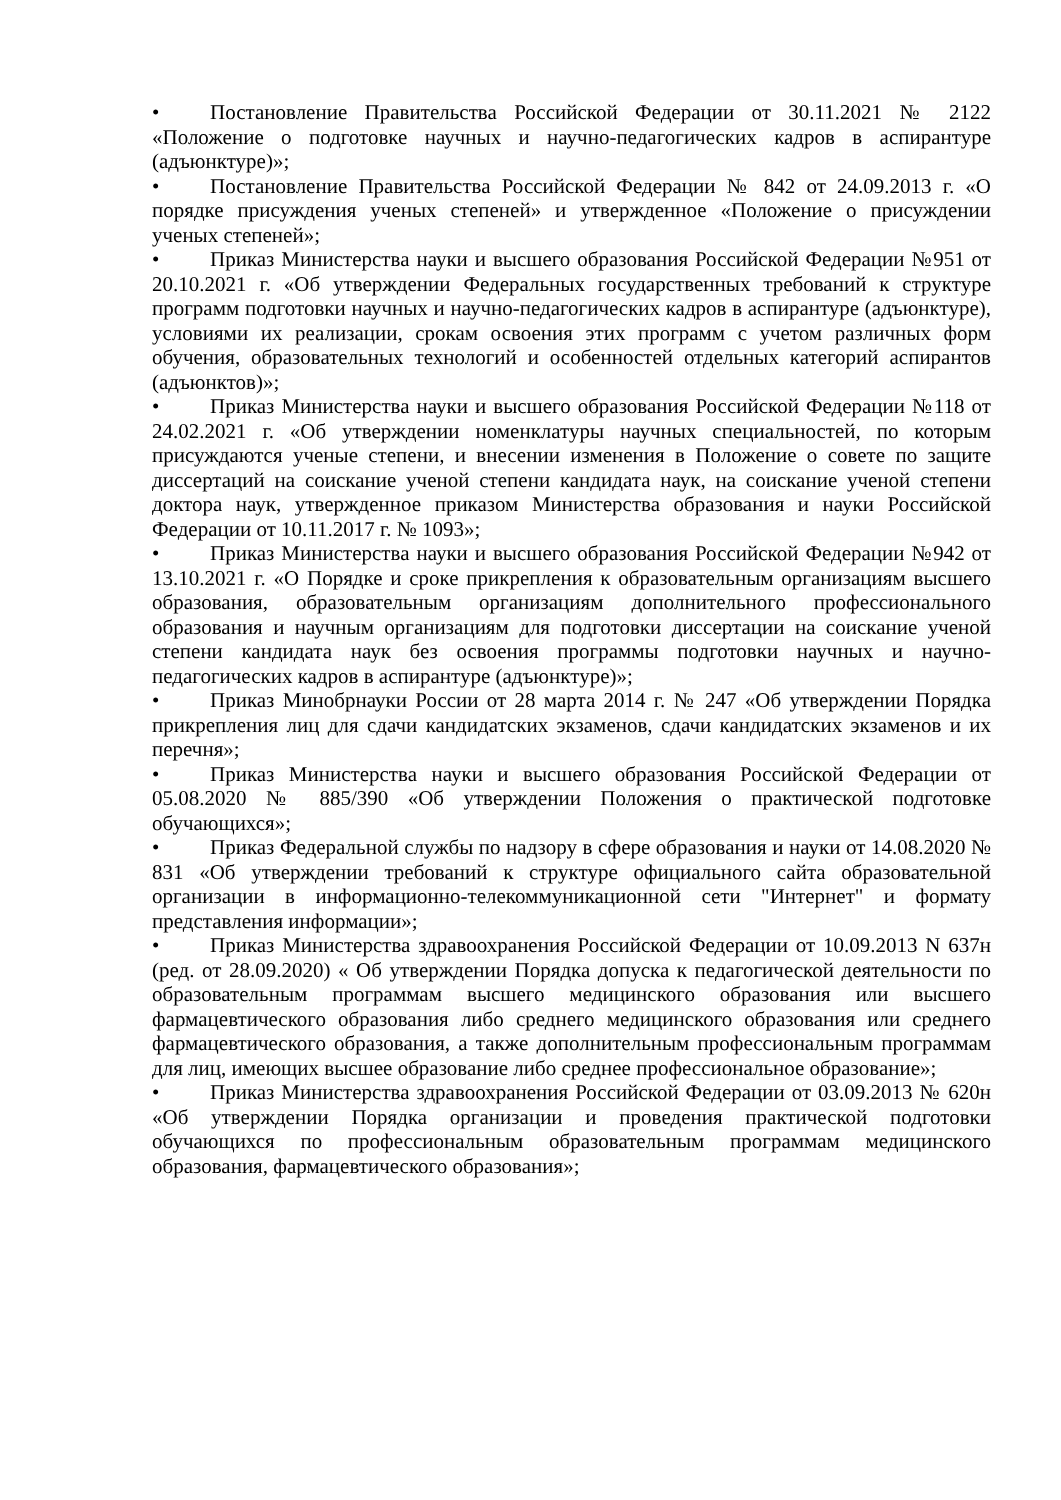• Постановление Правительства Российской Федерации от 30.11.2021 № 2122 «Положение о подготовке научных и научно-педагогических кадров в аспирантуре (адъюнктуре)»;
• Постановление Правительства Российской Федерации № 842 от 24.09.2013 г. «О порядке присуждения ученых степеней» и утвержденное «Положение о присуждении ученых степеней»;
• Приказ Министерства науки и высшего образования Российской Федерации №951 от 20.10.2021 г. «Об утверждении Федеральных государственных требований к структуре программ подготовки научных и научно-педагогических кадров в аспирантуре (адъюнктуре), условиями их реализации, срокам освоения этих программ с учетом различных форм обучения, образовательных технологий и особенностей отдельных категорий аспирантов (адъюнктов)»;
• Приказ Министерства науки и высшего образования Российской Федерации №118 от 24.02.2021 г. «Об утверждении номенклатуры научных специальностей, по которым присуждаются ученые степени, и внесении изменения в Положение о совете по защите диссертаций на соискание ученой степени кандидата наук, на соискание ученой степени доктора наук, утвержденное приказом Министерства образования и науки Российской Федерации от 10.11.2017 г. № 1093»;
• Приказ Министерства науки и высшего образования Российской Федерации №942 от 13.10.2021 г. «О Порядке и сроке прикрепления к образовательным организациям высшего образования, образовательным организациям дополнительного профессионального образования и научным организациям для подготовки диссертации на соискание ученой степени кандидата наук без освоения программы подготовки научных и научно-педагогических кадров в аспирантуре (адъюнктуре)»;
• Приказ Минобрнауки России от 28 марта 2014 г. № 247 «Об утверждении Порядка прикрепления лиц для сдачи кандидатских экзаменов, сдачи кандидатских экзаменов и их перечня»;
• Приказ Министерства науки и высшего образования Российской Федерации от 05.08.2020 № 885/390 «Об утверждении Положения о практической подготовке обучающихся»;
• Приказ Федеральной службы по надзору в сфере образования и науки от 14.08.2020 № 831 «Об утверждении требований к структуре официального сайта образовательной организации в информационно-телекоммуникационной сети "Интернет" и формату представления информации»;
• Приказ Министерства здравоохранения Российской Федерации от 10.09.2013 N 637н (ред. от 28.09.2020) « Об утверждении Порядка допуска к педагогической деятельности по образовательным программам высшего медицинского образования или высшего фармацевтического образования либо среднего медицинского образования или среднего фармацевтического образования, а также дополнительным профессиональным программам для лиц, имеющих высшее образование либо среднее профессиональное образование»;
• Приказ Министерства здравоохранения Российской Федерации от 03.09.2013 № 620н «Об утверждении Порядка организации и проведения практической подготовки обучающихся по профессиональным образовательным программам медицинского образования, фармацевтического образования»;